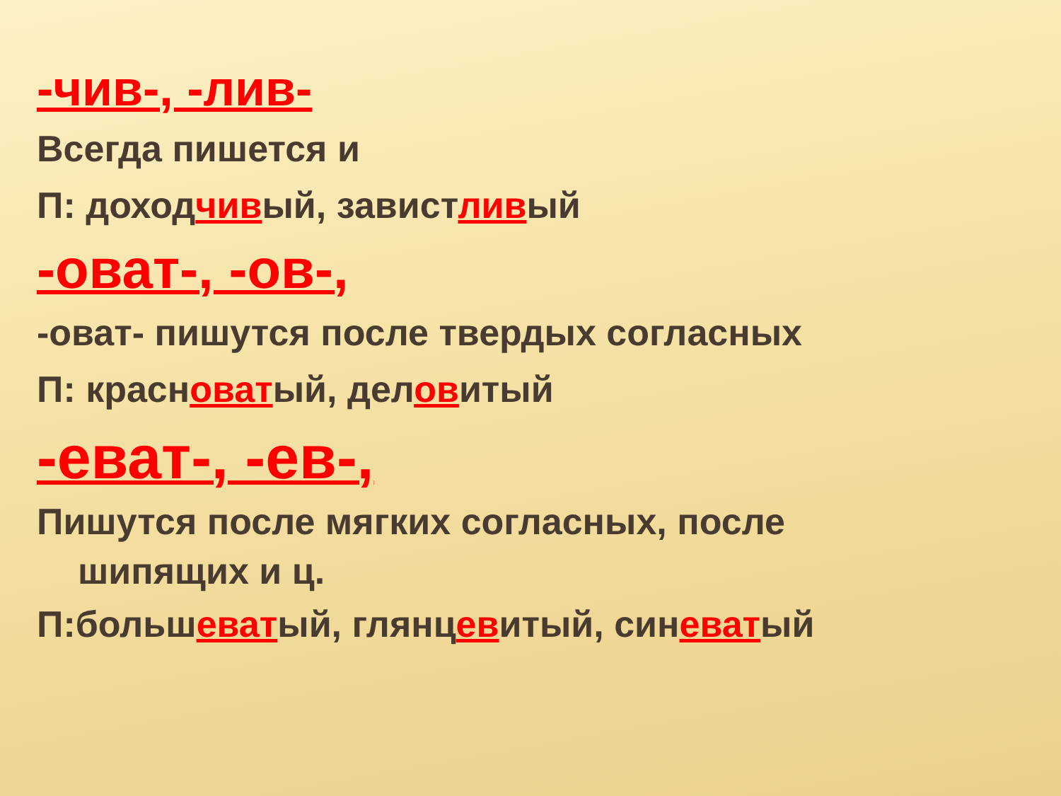-чив-, -лив-
Всегда пишется и
П: доходчивый, завистливый
-оват-, -ов-,
-оват- пишутся после твердых согласных
П: красноватый, деловитый
-еват-, -ев-,
Пишутся после мягких согласных, после
шипящих и ц.
П:большеватый, глянцевитый, синеватый